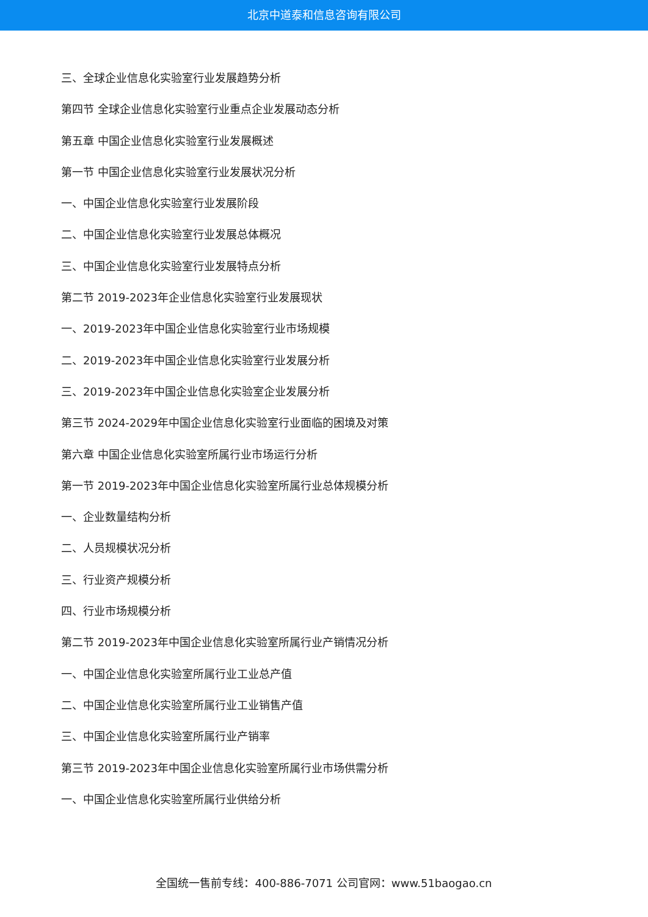北京中道泰和信息咨询有限公司
三、全球企业信息化实验室行业发展趋势分析
第四节 全球企业信息化实验室行业重点企业发展动态分析
第五章 中国企业信息化实验室行业发展概述
第一节 中国企业信息化实验室行业发展状况分析
一、中国企业信息化实验室行业发展阶段
二、中国企业信息化实验室行业发展总体概况
三、中国企业信息化实验室行业发展特点分析
第二节 2019-2023年企业信息化实验室行业发展现状
一、2019-2023年中国企业信息化实验室行业市场规模
二、2019-2023年中国企业信息化实验室行业发展分析
三、2019-2023年中国企业信息化实验室企业发展分析
第三节 2024-2029年中国企业信息化实验室行业面临的困境及对策
第六章 中国企业信息化实验室所属行业市场运行分析
第一节 2019-2023年中国企业信息化实验室所属行业总体规模分析
一、企业数量结构分析
二、人员规模状况分析
三、行业资产规模分析
四、行业市场规模分析
第二节 2019-2023年中国企业信息化实验室所属行业产销情况分析
一、中国企业信息化实验室所属行业工业总产值
二、中国企业信息化实验室所属行业工业销售产值
三、中国企业信息化实验室所属行业产销率
第三节 2019-2023年中国企业信息化实验室所属行业市场供需分析
一、中国企业信息化实验室所属行业供给分析
全国统一售前专线：400-886-7071 公司官网：www.51baogao.cn